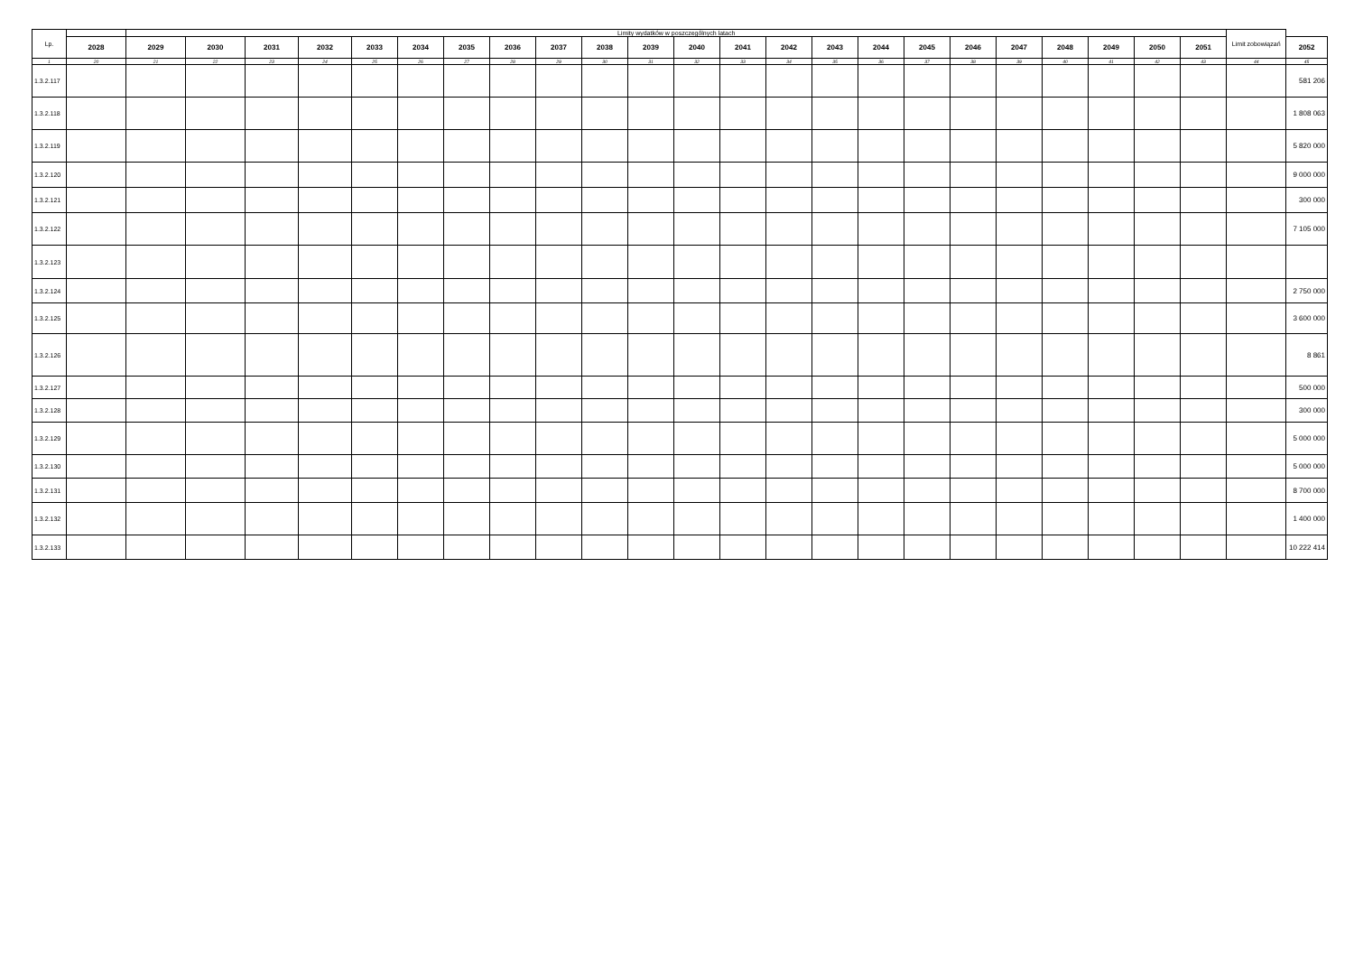| Lp. | | Limity wydatków w poszczególnych latach | | | | | | | | | | | | | | | | | | | | | | | Limit zobowiązań | |
| --- | --- | --- | --- | --- | --- | --- | --- | --- | --- | --- | --- | --- | --- | --- | --- | --- | --- | --- | --- | --- | --- | --- | --- | --- | --- | --- |
| | 2028 | 2029 | 2030 | 2031 | 2032 | 2033 | 2034 | 2035 | 2036 | 2037 | 2038 | 2039 | 2040 | 2041 | 2042 | 2043 | 2044 | 2045 | 2046 | 2047 | 2048 | 2049 | 2050 | 2051 | | 2052 |
| 1 | 20 | 21 | 22 | 23 | 24 | 25 | 26 | 27 | 28 | 29 | 30 | 31 | 32 | 33 | 34 | 35 | 36 | 37 | 38 | 39 | 40 | 41 | 42 | 43 | 44 | 45 |
| 1.3.2.117 | | | | | | | | | | | | | | | | | | | | | | | | | | 581 206 |
| 1.3.2.118 | | | | | | | | | | | | | | | | | | | | | | | | | | 1 808 063 |
| 1.3.2.119 | | | | | | | | | | | | | | | | | | | | | | | | | | 5 820 000 |
| 1.3.2.120 | | | | | | | | | | | | | | | | | | | | | | | | | | 9 000 000 |
| 1.3.2.121 | | | | | | | | | | | | | | | | | | | | | | | | | | 300 000 |
| 1.3.2.122 | | | | | | | | | | | | | | | | | | | | | | | | | | 7 105 000 |
| 1.3.2.123 | | | | | | | | | | | | | | | | | | | | | | | | | | |
| 1.3.2.124 | | | | | | | | | | | | | | | | | | | | | | | | | | 2 750 000 |
| 1.3.2.125 | | | | | | | | | | | | | | | | | | | | | | | | | | 3 600 000 |
| 1.3.2.126 | | | | | | | | | | | | | | | | | | | | | | | | | | 8 861 |
| 1.3.2.127 | | | | | | | | | | | | | | | | | | | | | | | | | | 500 000 |
| 1.3.2.128 | | | | | | | | | | | | | | | | | | | | | | | | | | 300 000 |
| 1.3.2.129 | | | | | | | | | | | | | | | | | | | | | | | | | | 5 000 000 |
| 1.3.2.130 | | | | | | | | | | | | | | | | | | | | | | | | | | 5 000 000 |
| 1.3.2.131 | | | | | | | | | | | | | | | | | | | | | | | | | | 8 700 000 |
| 1.3.2.132 | | | | | | | | | | | | | | | | | | | | | | | | | | 1 400 000 |
| 1.3.2.133 | | | | | | | | | | | | | | | | | | | | | | | | | | 10 222 414 |